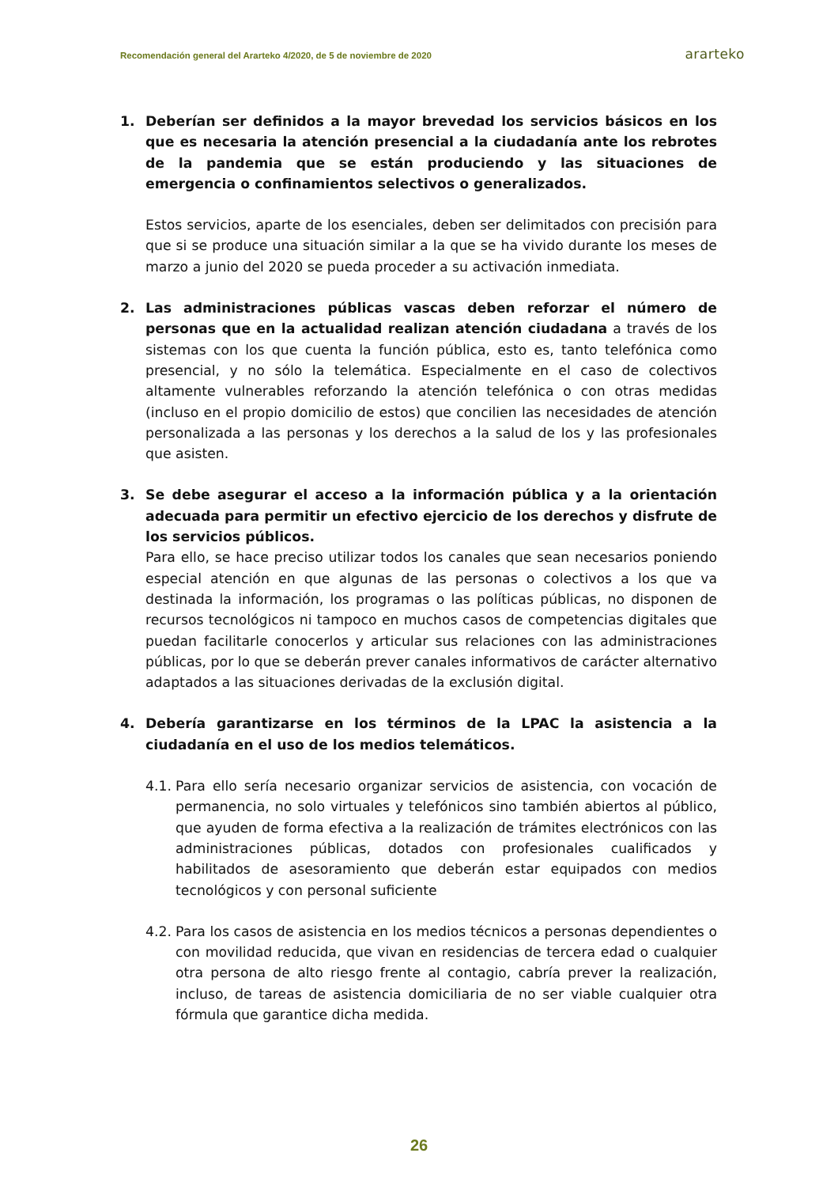Recomendación general del Ararteko 4/2020, de 5 de noviembre de 2020 ararteko
1. Deberían ser definidos a la mayor brevedad los servicios básicos en los que es necesaria la atención presencial a la ciudadanía ante los rebrotes de la pandemia que se están produciendo y las situaciones de emergencia o confinamientos selectivos o generalizados.
Estos servicios, aparte de los esenciales, deben ser delimitados con precisión para que si se produce una situación similar a la que se ha vivido durante los meses de marzo a junio del 2020 se pueda proceder a su activación inmediata.
2. Las administraciones públicas vascas deben reforzar el número de personas que en la actualidad realizan atención ciudadana a través de los sistemas con los que cuenta la función pública, esto es, tanto telefónica como presencial, y no sólo la telemática. Especialmente en el caso de colectivos altamente vulnerables reforzando la atención telefónica o con otras medidas (incluso en el propio domicilio de estos) que concilien las necesidades de atención personalizada a las personas y los derechos a la salud de los y las profesionales que asisten.
3. Se debe asegurar el acceso a la información pública y a la orientación adecuada para permitir un efectivo ejercicio de los derechos y disfrute de los servicios públicos.
Para ello, se hace preciso utilizar todos los canales que sean necesarios poniendo especial atención en que algunas de las personas o colectivos a los que va destinada la información, los programas o las políticas públicas, no disponen de recursos tecnológicos ni tampoco en muchos casos de competencias digitales que puedan facilitarle conocerlos y articular sus relaciones con las administraciones públicas, por lo que se deberán prever canales informativos de carácter alternativo adaptados a las situaciones derivadas de la exclusión digital.
4. Debería garantizarse en los términos de la LPAC la asistencia a la ciudadanía en el uso de los medios telemáticos.
4.1.
Para ello sería necesario organizar servicios de asistencia, con vocación de permanencia, no solo virtuales y telefónicos sino también abiertos al público, que ayuden de forma efectiva a la realización de trámites electrónicos con las administraciones públicas, dotados con profesionales cualificados y habilitados de asesoramiento que deberán estar equipados con medios tecnológicos y con personal suficiente
4.2.
Para los casos de asistencia en los medios técnicos a personas dependientes o con movilidad reducida, que vivan en residencias de tercera edad o cualquier otra persona de alto riesgo frente al contagio, cabría prever la realización, incluso, de tareas de asistencia domiciliaria de no ser viable cualquier otra fórmula que garantice dicha medida.
26